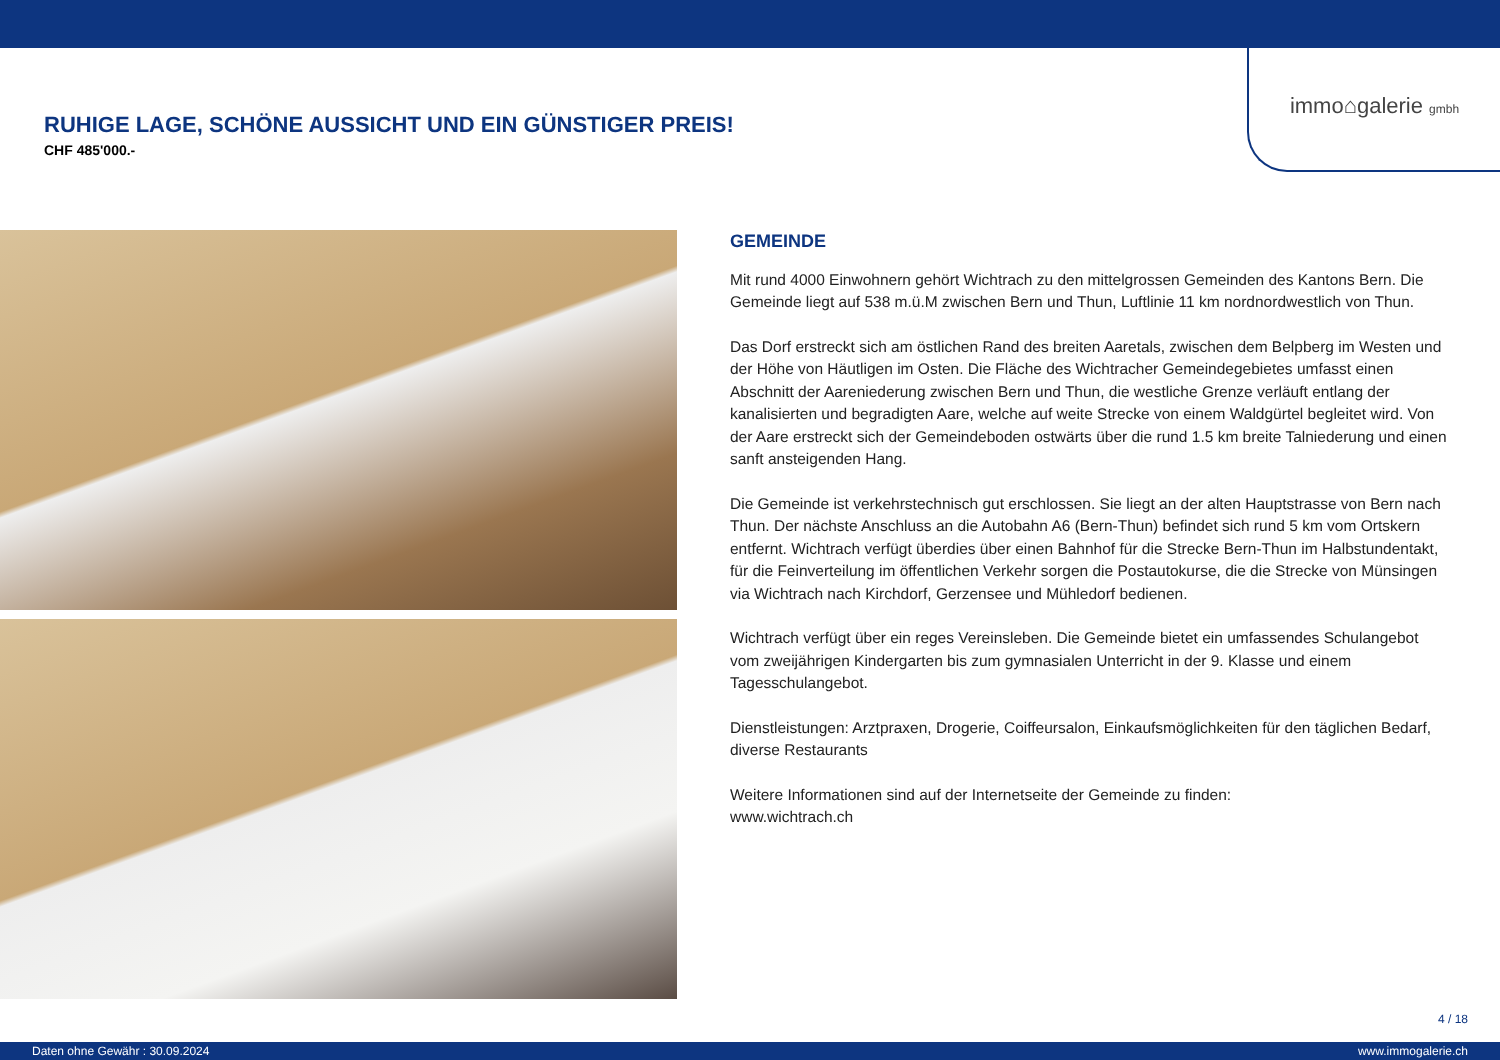immo⌂galerie gmbh
RUHIGE LAGE, SCHÖNE AUSSICHT UND EIN GÜNSTIGER PREIS!
CHF 485'000.-
GEMEINDE
Mit rund 4000 Einwohnern gehört Wichtrach zu den mittelgrossen Gemeinden des Kantons Bern. Die Gemeinde liegt auf 538 m.ü.M zwischen Bern und Thun, Luftlinie 11 km nordnordwestlich von Thun.
Das Dorf erstreckt sich am östlichen Rand des breiten Aaretals, zwischen dem Belpberg im Westen und der Höhe von Häutligen im Osten. Die Fläche des Wichtracher Gemeindegebietes umfasst einen Abschnitt der Aareniederung zwischen Bern und Thun, die westliche Grenze verläuft entlang der kanalisierten und begradigten Aare, welche auf weite Strecke von einem Waldgürtel begleitet wird. Von der Aare erstreckt sich der Gemeindeboden ostwärts über die rund 1.5 km breite Talniederung und einen sanft ansteigenden Hang.
Die Gemeinde ist verkehrstechnisch gut erschlossen. Sie liegt an der alten Hauptstrasse von Bern nach Thun. Der nächste Anschluss an die Autobahn A6 (Bern-Thun) befindet sich rund 5 km vom Ortskern entfernt. Wichtrach verfügt überdies über einen Bahnhof für die Strecke Bern-Thun im Halbstundentakt, für die Feinverteilung im öffentlichen Verkehr sorgen die Postautokurse, die die Strecke von Münsingen via Wichtrach nach Kirchdorf, Gerzensee und Mühledorf bedienen.
Wichtrach verfügt über ein reges Vereinsleben. Die Gemeinde bietet ein umfassendes Schulangebot vom zweijährigen Kindergarten bis zum gymnasialen Unterricht in der 9. Klasse und einem Tagesschulangebot.
Dienstleistungen: Arztpraxen, Drogerie, Coiffeursalon, Einkaufsmöglichkeiten für den täglichen Bedarf, diverse Restaurants
Weitere Informationen sind auf der Internetseite der Gemeinde zu finden:
www.wichtrach.ch
4 / 18
Daten ohne Gewähr : 30.09.2024 www.immogalerie.ch